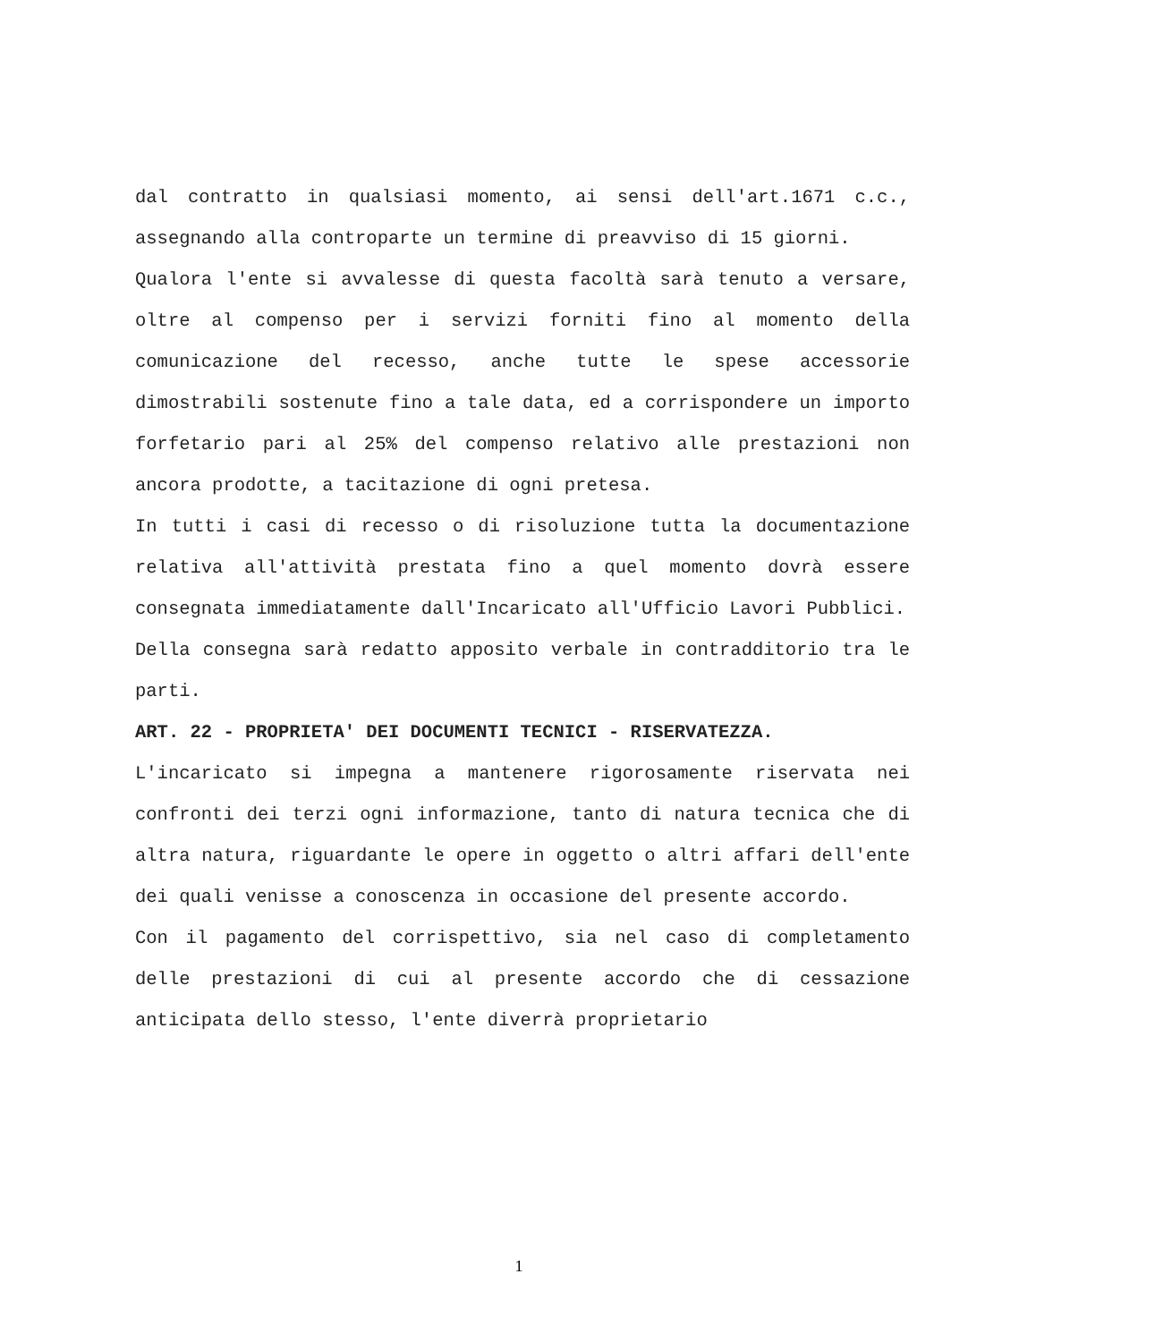dal contratto in qualsiasi momento, ai sensi dell'art.1671 c.c., assegnando alla controparte un termine di preavviso di 15 giorni.
Qualora l'ente si avvalesse di questa facoltà sarà tenuto a versare, oltre al compenso per i servizi forniti fino al momento della comunicazione del recesso, anche tutte le spese accessorie dimostrabili sostenute fino a tale data, ed a corrispondere un importo forfetario pari al 25% del compenso relativo alle prestazioni non ancora prodotte, a tacitazione di ogni pretesa.
In tutti i casi di recesso o di risoluzione tutta la documentazione relativa all'attività prestata fino a quel momento dovrà essere consegnata immediatamente dall'Incaricato all'Ufficio Lavori Pubblici.
Della consegna sarà redatto apposito verbale in contradditorio tra le parti.
ART. 22 - PROPRIETA' DEI DOCUMENTI TECNICI - RISERVATEZZA.
L'incaricato si impegna a mantenere rigorosamente riservata nei confronti dei terzi ogni informazione, tanto di natura tecnica che di altra natura, riguardante le opere in oggetto o altri affari dell'ente dei quali venisse a conoscenza in occasione del presente accordo.
Con il pagamento del corrispettivo, sia nel caso di completamento delle prestazioni di cui al presente accordo che di cessazione anticipata dello stesso, l'ente diverrà proprietario
1